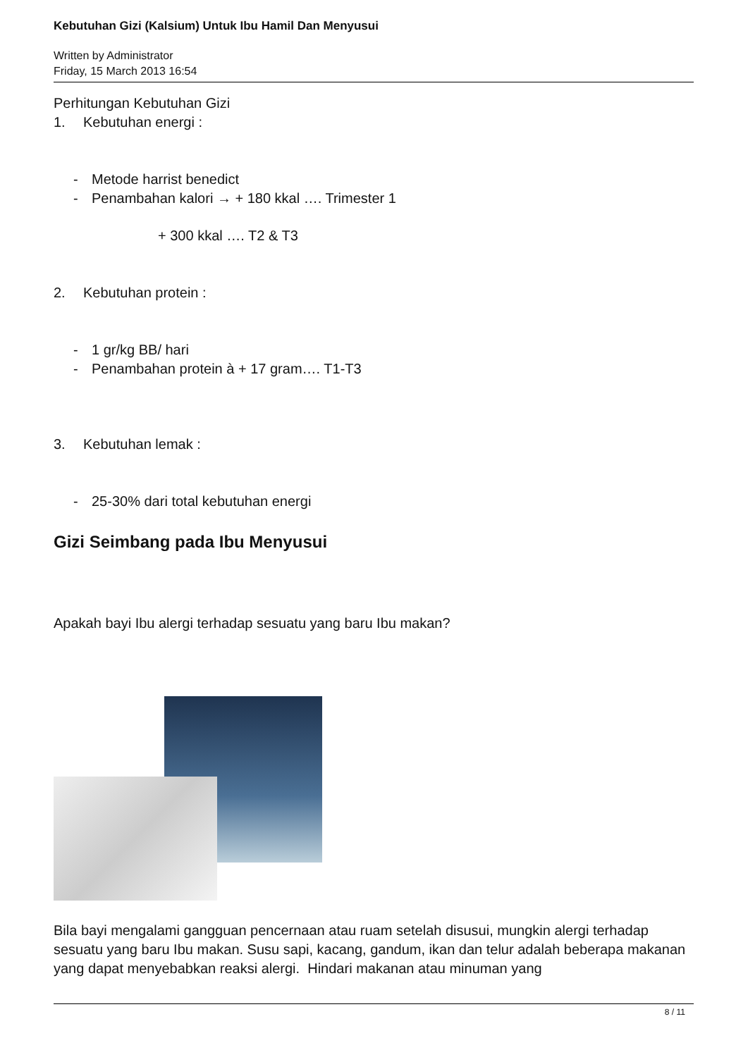Kebutuhan Gizi (Kalsium) Untuk Ibu Hamil Dan Menyusui
Written by Administrator
Friday, 15 March 2013 16:54
Perhitungan Kebutuhan Gizi
1. Kebutuhan energi :
- Metode harrist benedict
- Penambahan kalori → + 180 kkal …. Trimester 1
+ 300 kkal …. T2 & T3
2. Kebutuhan protein :
- 1 gr/kg BB/ hari
- Penambahan protein à + 17 gram…. T1-T3
3. Kebutuhan lemak :
- 25-30% dari total kebutuhan energi
Gizi Seimbang pada Ibu Menyusui
Apakah bayi Ibu alergi terhadap sesuatu yang baru Ibu makan?
Bila bayi mengalami gangguan pencernaan atau ruam setelah disusui, mungkin alergi terhadap sesuatu yang baru Ibu makan. Susu sapi, kacang, gandum, ikan dan telur adalah beberapa makanan yang dapat menyebabkan reaksi alergi. Hindari makanan atau minuman yang
8 / 11